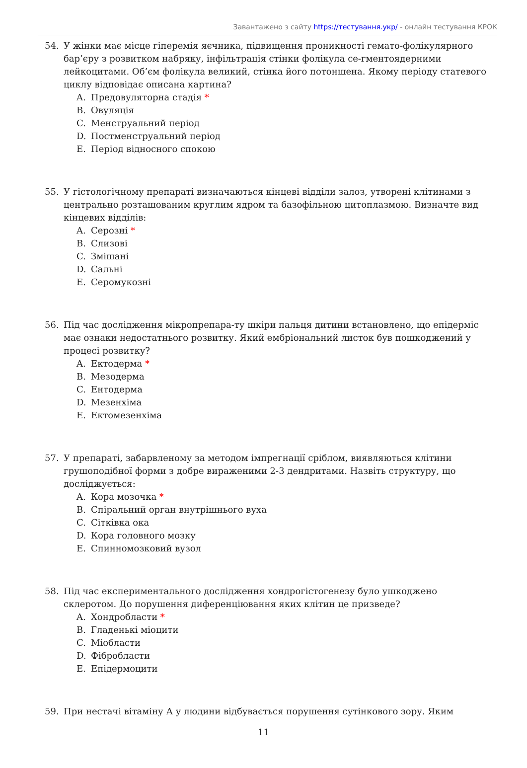Завантажено з сайту https://тестування.укр/ - онлайн тестування КРОК
54. У жінки має місце гіперемія яєчника, підвищення проникності гемато-фолікулярного бар’єру з розвитком набряку, інфільтрація стінки фолікула се-гментоядерними лейкоцитами. Об’єм фолікула великий, стінка його потоншена. Якому періоду статевого циклу відповідає описана картина?
A. Предовуляторна стадія *
B. Овуляція
C. Менструальний період
D. Постменструальний період
E. Період відносного спокою
55. У гістологічному препараті визначаються кінцеві відділи залоз, утворені клітинами з центрально розташованим круглим ядром та базофільною цитоплазмою. Визначте вид кінцевих відділів:
A. Серозні *
B. Слизові
C. Змішані
D. Сальні
E. Серомукозні
56. Під час дослідження мікропрепара-ту шкіри пальця дитини встановлено, що епідерміс має ознаки недостатнього розвитку. Який ембріональний листок був пошкоджений у процесі розвитку?
A. Ектодерма *
B. Мезодерма
C. Ентодерма
D. Мезенхіма
E. Ектомезенхіма
57. У препараті, забарвленому за методом імпрегнації сріблом, виявляються клітини грушоподібної форми з добре вираженими 2-3 дендритами. Назвіть структуру, що досліджується:
A. Кора мозочка *
B. Спіральний орган внутрішнього вуха
C. Сітківка ока
D. Кора головного мозку
E. Спинномозковий вузол
58. Під час експериментального дослідження хондрогістогенезу було ушкоджено склеротом. До порушення диференціювання яких клітин це призведе?
A. Хондробласти *
B. Гладенькі міоцити
C. Міобласти
D. Фібробласти
E. Епідермоцити
59. При нестачі вітаміну А у людини відбувається порушення сутінкового зору. Яким
11